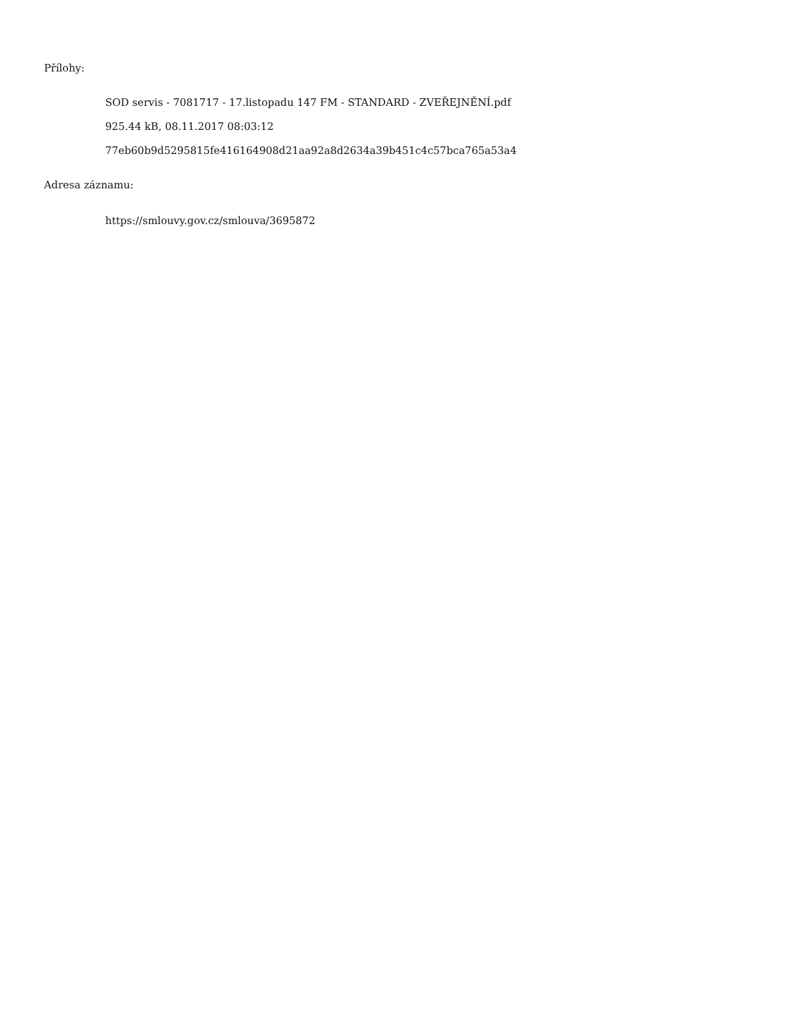Přílohy:
SOD servis - 7081717 - 17.listopadu 147 FM - STANDARD - ZVEŘEJNĚNÍ.pdf
925.44 kB, 08.11.2017 08:03:12
77eb60b9d5295815fe416164908d21aa92a8d2634a39b451c4c57bca765a53a4
Adresa záznamu:
https://smlouvy.gov.cz/smlouva/3695872